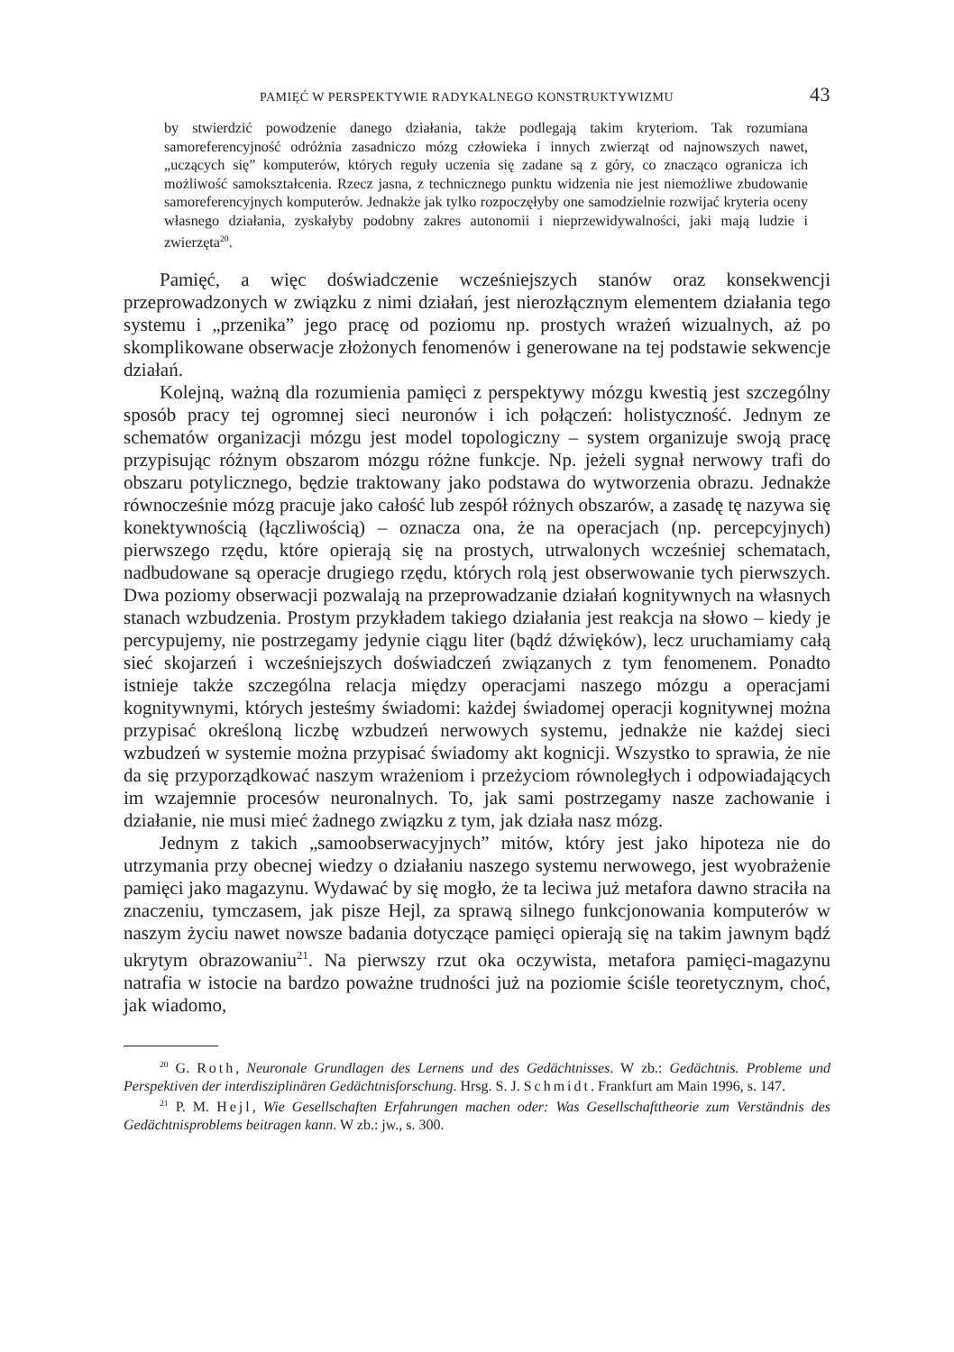PAMIĘĆ W PERSPEKTYWIE RADYKALNEGO KONSTRUKTYWIZMU 43
by stwierdzić powodzenie danego działania, także podlegają takim kryteriom. Tak rozumiana samoreferencyjność odróżnia zasadniczo mózg człowieka i innych zwierząt od najnowszych nawet, „uczących się” komputerów, których reguły uczenia się zadane są z góry, co znacząco ogranicza ich możliwość samokształcenia. Rzecz jasna, z technicznego punktu widzenia nie jest niemożliwe zbudowanie samoreferencyjnych komputerów. Jednakże jak tylko rozpoczęłyby one samodzielnie rozwijać kryteria oceny własnego działania, zyskałyby podobny zakres autonomii i nieprzewidywalności, jaki mają ludzie i zwierzęta<sup>20</sup>.
Pamięć, a więc doświadczenie wcześniejszych stanów oraz konsekwencji przeprowadzonych w związku z nimi działań, jest nierozłącznym elementem działania tego systemu i „przenika” jego pracę od poziomu np. prostych wrażeń wizualnych, aż po skomplikowane obserwacje złożonych fenomenów i generowane na tej podstawie sekwencje działań.
Kolejną, ważną dla rozumienia pamięci z perspektywy mózgu kwestią jest szczególny sposób pracy tej ogromnej sieci neuronów i ich połączeń: holistyczność. Jednym ze schematów organizacji mózgu jest model topologiczny – system organizuje swoją pracę przypisując różnym obszarom mózgu różne funkcje. Np. jeżeli sygnał nerwowy trafi do obszaru potylicznego, będzie traktowany jako podstawa do wytworzenia obrazu. Jednakże równocześnie mózg pracuje jako całość lub zespół różnych obszarów, a zasadę tę nazywa się konektywnością (łączliwością) – oznacza ona, że na operacjach (np. percepcyjnych) pierwszego rzędu, które opierają się na prostych, utrwalonych wcześniej schematach, nadbudowane są operacje drugiego rzędu, których rolą jest obserwowanie tych pierwszych. Dwa poziomy obserwacji pozwalają na przeprowadzanie działań kognitywnych na własnych stanach wzbudzenia. Prostym przykładem takiego działania jest reakcja na słowo – kiedy je percypujemy, nie postrzegamy jedynie ciągu liter (bądź dźwięków), lecz uruchamiamy całą sieć skojarzeń i wcześniejszych doświadczeń związanych z tym fenomenem. Ponadto istnieje także szczególna relacja między operacjami naszego mózgu a operacjami kognitywnymi, których jesteśmy świadomi: każdej świadomej operacji kognitywnej można przypisać określoną liczbę wzbudzeń nerwowych systemu, jednakże nie każdej sieci wzbudzeń w systemie można przypisać świadomy akt kognicji. Wszystko to sprawia, że nie da się przyporządkować naszym wrażeniom i przeżyciom równoległych i odpowiadających im wzajemnie procesów neuronalnych. To, jak sami postrzegamy nasze zachowanie i działanie, nie musi mieć żadnego związku z tym, jak działa nasz mózg.
Jednym z takich „samoobserwacyjnych” mitów, który jest jako hipoteza nie do utrzymania przy obecnej wiedzy o działaniu naszego systemu nerwowego, jest wyobrażenie pamięci jako magazynu. Wydawać by się mogło, że ta leciwa już metafora dawno straciła na znaczeniu, tymczasem, jak pisze Hejl, za sprawą silnego funkcjonowania komputerów w naszym życiu nawet nowsze badania dotyczące pamięci opierają się na takim jawnym bądź ukrytym obrazowaniu<sup>21</sup>. Na pierwszy rzut oka oczywista, metafora pamięci-magazynu natrafia w istocie na bardzo poważne trudności już na poziomie ściśle teoretycznym, choć, jak wiadomo,
<sup>20</sup> G. Roth, Neuronale Grundlagen des Lernens und des Gedächtnisses. W zb.: Gedächtnis. Probleme und Perspektiven der interdisziplinären Gedächtnisforschung. Hrsg. S. J. Schmidt. Frankfurt am Main 1996, s. 147.
<sup>21</sup> P. M. Hejl, Wie Gesellschaften Erfahrungen machen oder: Was Gesellschafttheorie zum Verständnis des Gedächtnisproblems beitragen kann. W zb.: jw., s. 300.